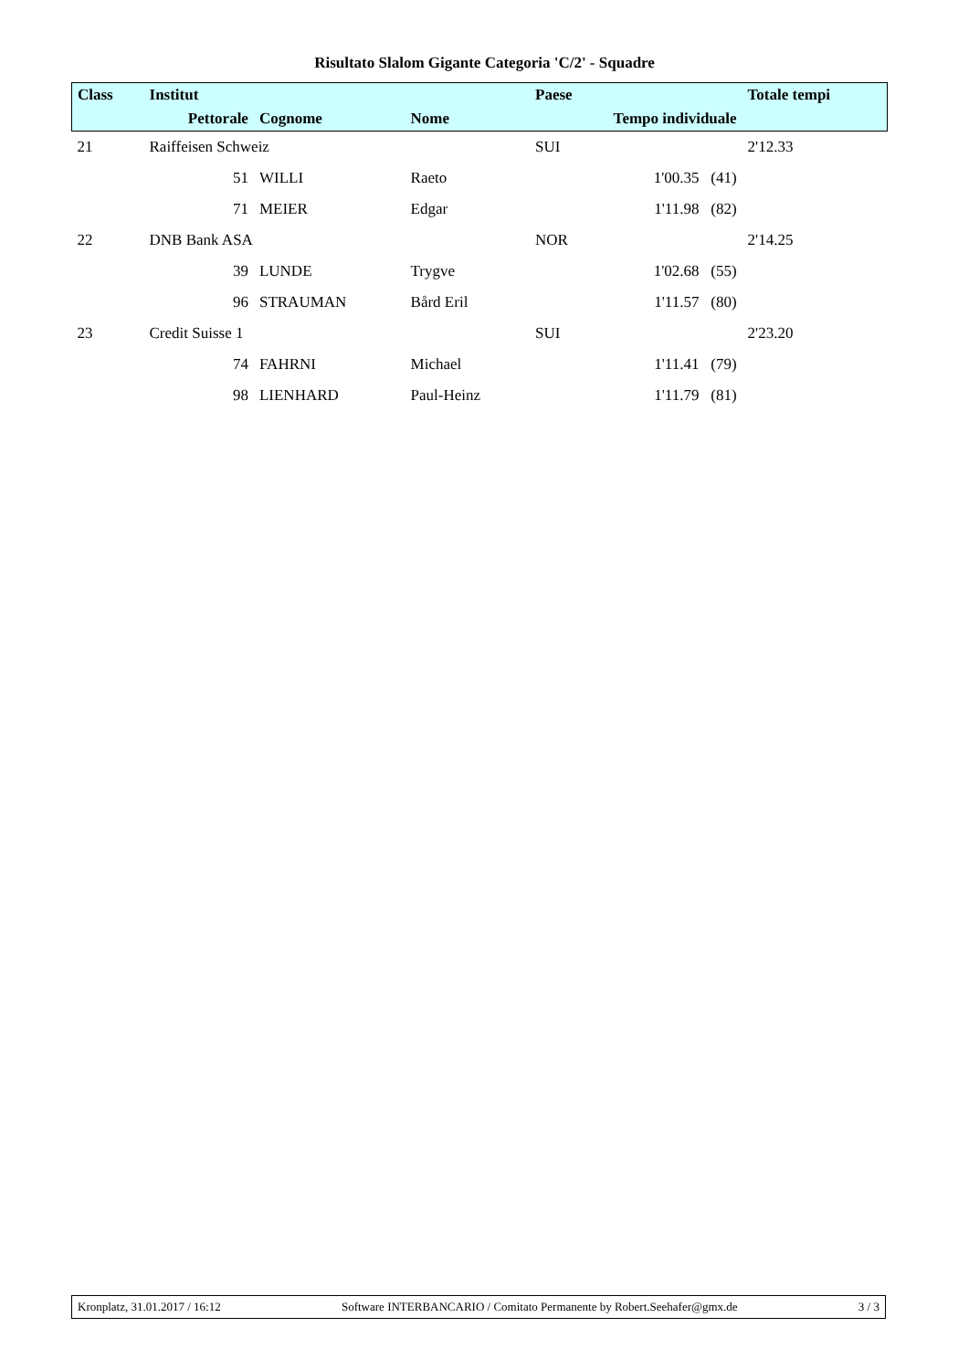Risultato Slalom Gigante Categoria 'C/2' - Squadre
| Class | Institut | | | Paese | | Totale tempi |
| --- | --- | --- | --- | --- | --- | --- |
| | Pettorale | Cognome | Nome | Tempo individuale | | |
| 21 | Raiffeisen Schweiz | | | SUI | | 2'12.33 |
| | 51 | WILLI | Raeto | | 1'00.35 (41) | |
| | 71 | MEIER | Edgar | | 1'11.98 (82) | |
| 22 | DNB Bank ASA | | | NOR | | 2'14.25 |
| | 39 | LUNDE | Trygve | | 1'02.68 (55) | |
| | 96 | STRAUMAN | Bård Eril | | 1'11.57 (80) | |
| 23 | Credit Suisse 1 | | | SUI | | 2'23.20 |
| | 74 | FAHRNI | Michael | | 1'11.41 (79) | |
| | 98 | LIENHARD | Paul-Heinz | | 1'11.79 (81) | |
Kronplatz, 31.01.2017 / 16:12 Software INTERBANCARIO / Comitato Permanente by Robert.Seehafer@gmx.de 3 / 3